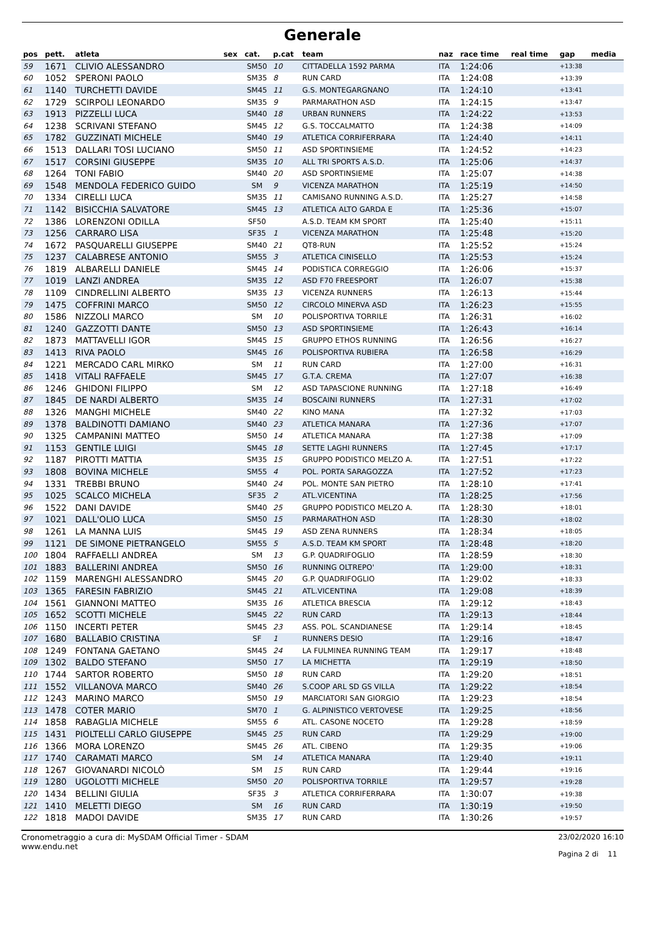Generale
| pos | pett. | atleta | sex | cat. | p.cat | team | naz | race time | real time | gap | media |
| --- | --- | --- | --- | --- | --- | --- | --- | --- | --- | --- | --- |
| 59 | 1671 | CLIVIO ALESSANDRO | | SM50 | 10 | CITTADELLA 1592 PARMA | ITA | 1:24:06 | | +13:38 | |
| 60 | 1052 | SPERONI PAOLO | | SM35 | 8 | RUN CARD | ITA | 1:24:08 | | +13:39 | |
| 61 | 1140 | TURCHETTI DAVIDE | | SM45 | 11 | G.S. MONTEGARGNANO | ITA | 1:24:10 | | +13:41 | |
| 62 | 1729 | SCIRPOLI LEONARDO | | SM35 | 9 | PARMARATHON ASD | ITA | 1:24:15 | | +13:47 | |
| 63 | 1913 | PIZZELLI LUCA | | SM40 | 18 | URBAN RUNNERS | ITA | 1:24:22 | | +13:53 | |
| 64 | 1238 | SCRIVANI STEFANO | | SM45 | 12 | G.S. TOCCALMATTO | ITA | 1:24:38 | | +14:09 | |
| 65 | 1782 | GUZZINATI MICHELE | | SM40 | 19 | ATLETICA CORRIFERRARA | ITA | 1:24:40 | | +14:11 | |
| 66 | 1513 | DALLARI TOSI LUCIANO | | SM50 | 11 | ASD SPORTINSIEME | ITA | 1:24:52 | | +14:23 | |
| 67 | 1517 | CORSINI GIUSEPPE | | SM35 | 10 | ALL TRI SPORTS A.S.D. | ITA | 1:25:06 | | +14:37 | |
| 68 | 1264 | TONI FABIO | | SM40 | 20 | ASD SPORTINSIEME | ITA | 1:25:07 | | +14:38 | |
| 69 | 1548 | MENDOLA FEDERICO GUIDO | | SM | 9 | VICENZA MARATHON | ITA | 1:25:19 | | +14:50 | |
| 70 | 1334 | CIRELLI LUCA | | SM35 | 11 | CAMISANO RUNNING A.S.D. | ITA | 1:25:27 | | +14:58 | |
| 71 | 1142 | BISICCHIA SALVATORE | | SM45 | 13 | ATLETICA ALTO GARDA E | ITA | 1:25:36 | | +15:07 | |
| 72 | 1386 | LORENZONI ODILLA | | SF50 | | A.S.D. TEAM KM SPORT | ITA | 1:25:40 | | +15:11 | |
| 73 | 1256 | CARRARO LISA | | SF35 | 1 | VICENZA MARATHON | ITA | 1:25:48 | | +15:20 | |
| 74 | 1672 | PASQUARELLI GIUSEPPE | | SM40 | 21 | QT8-RUN | ITA | 1:25:52 | | +15:24 | |
| 75 | 1237 | CALABRESE ANTONIO | | SM55 | 3 | ATLETICA CINISELLO | ITA | 1:25:53 | | +15:24 | |
| 76 | 1819 | ALBARELLI DANIELE | | SM45 | 14 | PODISTICA CORREGGIO | ITA | 1:26:06 | | +15:37 | |
| 77 | 1019 | LANZI ANDREA | | SM35 | 12 | ASD F70 FREESPORT | ITA | 1:26:07 | | +15:38 | |
| 78 | 1109 | CINDRELLINI ALBERTO | | SM35 | 13 | VICENZA RUNNERS | ITA | 1:26:13 | | +15:44 | |
| 79 | 1475 | COFFRINI MARCO | | SM50 | 12 | CIRCOLO MINERVA ASD | ITA | 1:26:23 | | +15:55 | |
| 80 | 1586 | NIZZOLI MARCO | | SM | 10 | POLISPORTIVA TORRILE | ITA | 1:26:31 | | +16:02 | |
| 81 | 1240 | GAZZOTTI DANTE | | SM50 | 13 | ASD SPORTINSIEME | ITA | 1:26:43 | | +16:14 | |
| 82 | 1873 | MATTAVELLI IGOR | | SM45 | 15 | GRUPPO ETHOS RUNNING | ITA | 1:26:56 | | +16:27 | |
| 83 | 1413 | RIVA PAOLO | | SM45 | 16 | POLISPORTIVA RUBIERA | ITA | 1:26:58 | | +16:29 | |
| 84 | 1221 | MERCADO CARL MIRKO | | SM | 11 | RUN CARD | ITA | 1:27:00 | | +16:31 | |
| 85 | 1418 | VITALI RAFFAELE | | SM45 | 17 | G.T.A. CREMA | ITA | 1:27:07 | | +16:38 | |
| 86 | 1246 | GHIDONI FILIPPO | | SM | 12 | ASD TAPASCIONE RUNNING | ITA | 1:27:18 | | +16:49 | |
| 87 | 1845 | DE NARDI ALBERTO | | SM35 | 14 | BOSCAINI RUNNERS | ITA | 1:27:31 | | +17:02 | |
| 88 | 1326 | MANGHI MICHELE | | SM40 | 22 | KINO MANA | ITA | 1:27:32 | | +17:03 | |
| 89 | 1378 | BALDINOTTI DAMIANO | | SM40 | 23 | ATLETICA MANARA | ITA | 1:27:36 | | +17:07 | |
| 90 | 1325 | CAMPANINI MATTEO | | SM50 | 14 | ATLETICA MANARA | ITA | 1:27:38 | | +17:09 | |
| 91 | 1153 | GENTILE LUIGI | | SM45 | 18 | SETTE LAGHI RUNNERS | ITA | 1:27:45 | | +17:17 | |
| 92 | 1187 | PIROTTI MATTIA | | SM35 | 15 | GRUPPO PODISTICO MELZO A. | ITA | 1:27:51 | | +17:22 | |
| 93 | 1808 | BOVINA MICHELE | | SM55 | 4 | POL. PORTA SARAGOZZA | ITA | 1:27:52 | | +17:23 | |
| 94 | 1331 | TREBBI BRUNO | | SM40 | 24 | POL. MONTE SAN PIETRO | ITA | 1:28:10 | | +17:41 | |
| 95 | 1025 | SCALCO MICHELA | | SF35 | 2 | ATL.VICENTINA | ITA | 1:28:25 | | +17:56 | |
| 96 | 1522 | DANI DAVIDE | | SM40 | 25 | GRUPPO PODISTICO MELZO A. | ITA | 1:28:30 | | +18:01 | |
| 97 | 1021 | DALL'OLIO LUCA | | SM50 | 15 | PARMARATHON ASD | ITA | 1:28:30 | | +18:02 | |
| 98 | 1261 | LA MANNA LUIS | | SM45 | 19 | ASD ZENA RUNNERS | ITA | 1:28:34 | | +18:05 | |
| 99 | 1121 | DE SIMONE PIETRANGELO | | SM55 | 5 | A.S.D. TEAM KM SPORT | ITA | 1:28:48 | | +18:20 | |
| 100 | 1804 | RAFFAELLI ANDREA | | SM | 13 | G.P. QUADRIFOGLIO | ITA | 1:28:59 | | +18:30 | |
| 101 | 1883 | BALLERINI ANDREA | | SM50 | 16 | RUNNING OLTREPO' | ITA | 1:29:00 | | +18:31 | |
| 102 | 1159 | MARENGHI ALESSANDRO | | SM45 | 20 | G.P. QUADRIFOGLIO | ITA | 1:29:02 | | +18:33 | |
| 103 | 1365 | FARESIN FABRIZIO | | SM45 | 21 | ATL.VICENTINA | ITA | 1:29:08 | | +18:39 | |
| 104 | 1561 | GIANNONI MATTEO | | SM35 | 16 | ATLETICA BRESCIA | ITA | 1:29:12 | | +18:43 | |
| 105 | 1652 | SCOTTI MICHELE | | SM45 | 22 | RUN CARD | ITA | 1:29:13 | | +18:44 | |
| 106 | 1150 | INCERTI PETER | | SM45 | 23 | ASS. POL. SCANDIANESE | ITA | 1:29:14 | | +18:45 | |
| 107 | 1680 | BALLABIO CRISTINA | | SF | 1 | RUNNERS DESIO | ITA | 1:29:16 | | +18:47 | |
| 108 | 1249 | FONTANA GAETANO | | SM45 | 24 | LA FULMINEA RUNNING TEAM | ITA | 1:29:17 | | +18:48 | |
| 109 | 1302 | BALDO STEFANO | | SM50 | 17 | LA MICHETTA | ITA | 1:29:19 | | +18:50 | |
| 110 | 1744 | SARTOR ROBERTO | | SM50 | 18 | RUN CARD | ITA | 1:29:20 | | +18:51 | |
| 111 | 1552 | VILLANOVA MARCO | | SM40 | 26 | S.COOP ARL SD GS VILLA | ITA | 1:29:22 | | +18:54 | |
| 112 | 1243 | MARINO MARCO | | SM50 | 19 | MARCIATORI SAN GIORGIO | ITA | 1:29:23 | | +18:54 | |
| 113 | 1478 | COTER MARIO | | SM70 | 1 | G. ALPINISTICO VERTOVESE | ITA | 1:29:25 | | +18:56 | |
| 114 | 1858 | RABAGLIA MICHELE | | SM55 | 6 | ATL. CASONE NOCETO | ITA | 1:29:28 | | +18:59 | |
| 115 | 1431 | PIOLTELLI CARLO GIUSEPPE | | SM45 | 25 | RUN CARD | ITA | 1:29:29 | | +19:00 | |
| 116 | 1366 | MORA LORENZO | | SM45 | 26 | ATL. CIBENO | ITA | 1:29:35 | | +19:06 | |
| 117 | 1740 | CARAMATI MARCO | | SM | 14 | ATLETICA MANARA | ITA | 1:29:40 | | +19:11 | |
| 118 | 1267 | GIOVANARDI NICOLÒ | | SM | 15 | RUN CARD | ITA | 1:29:44 | | +19:16 | |
| 119 | 1280 | UGOLOTTI MICHELE | | SM50 | 20 | POLISPORTIVA TORRILE | ITA | 1:29:57 | | +19:28 | |
| 120 | 1434 | BELLINI GIULIA | | SF35 | 3 | ATLETICA CORRIFERRARA | ITA | 1:30:07 | | +19:38 | |
| 121 | 1410 | MELETTI DIEGO | | SM | 16 | RUN CARD | ITA | 1:30:19 | | +19:50 | |
| 122 | 1818 | MADOI DAVIDE | | SM35 | 17 | RUN CARD | ITA | 1:30:26 | | +19:57 | |
Cronometraggio a cura di: MySDAM Official Timer - SDAM
www.endu.net
23/02/2020 16:10
Pagina 2 di 11